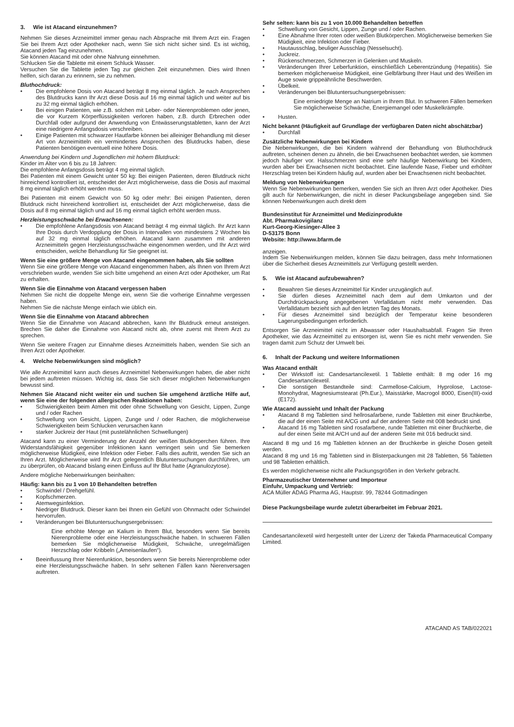3. Wie ist Atacand einzunehmen?
Nehmen Sie dieses Arzneimittel immer genau nach Absprache mit Ihrem Arzt ein. Fragen Sie bei Ihrem Arzt oder Apotheker nach, wenn Sie sich nicht sicher sind. Es ist wichtig, Atacand jeden Tag einzunehmen.
Sie können Atacand mit oder ohne Nahrung einnehmen.
Schlucken Sie die Tablette mit einem Schluck Wasser.
Versuchen Sie die Tablette jeden Tag zur gleichen Zeit einzunehmen. Dies wird Ihnen helfen, sich daran zu erinnern, sie zu nehmen.
Bluthochdruck:
• Die empfohlene Dosis von Atacand beträgt 8 mg einmal täglich. Je nach Ansprechen des Blutdrucks kann Ihr Arzt diese Dosis auf 16 mg einmal täglich und weiter auf bis zu 32 mg einmal täglich erhöhen.
• Bei einigen Patienten, wie z.B. solchen mit Leber- oder Nierenproblemen oder jenen, die vor Kurzem Körperflüssigkeiten verloren haben, z.B. durch Erbrechen oder Durchfall oder aufgrund der Anwendung von Entwässerungstabletten, kann der Arzt eine niedrigere Anfangsdosis verschreiben.
• Einige Patienten mit schwarzer Hautfarbe können bei alleiniger Behandlung mit dieser Art von Arzneimitteln ein vermindertes Ansprechen des Blutdrucks haben, diese Patienten benötigen eventuell eine höhere Dosis.
Anwendung bei Kindern und Jugendlichen mit hohem Blutdruck:
Kinder im Alter von 6 bis zu 18 Jahren:
Die empfohlene Anfangsdosis beträgt 4 mg einmal täglich.
Bei Patienten mit einem Gewicht unter 50 kg: Bei einigen Patienten, deren Blutdruck nicht hinreichend kontrolliert ist, entscheidet der Arzt möglicherweise, dass die Dosis auf maximal 8 mg einmal täglich erhöht werden muss.
Bei Patienten mit einem Gewicht von 50 kg oder mehr: Bei einigen Patienten, deren Blutdruck nicht hinreichend kontrolliert ist, entscheidet der Arzt möglicherweise, dass die Dosis auf 8 mg einmal täglich und auf 16 mg einmal täglich erhöht werden muss.
Herzleistungsschwäche bei Erwachsenen:
• Die empfohlene Anfangsdosis von Atacand beträgt 4 mg einmal täglich. Ihr Arzt kann Ihre Dosis durch Verdopplung der Dosis in Intervallen von mindestens 2 Wochen bis auf 32 mg einmal täglich erhöhen. Atacand kann zusammen mit anderen Arzneimitteln gegen Herzleistungsschwäche eingenommen werden, und Ihr Arzt wird entscheiden, welche Behandlung für Sie geeignet ist.
Wenn Sie eine größere Menge von Atacand eingenommen haben, als Sie sollten
Wenn Sie eine größere Menge von Atacand eingenommen haben, als Ihnen von Ihrem Arzt verschrieben wurde, wenden Sie sich bitte umgehend an einen Arzt oder Apotheker, um Rat zu erhalten.
Wenn Sie die Einnahme von Atacand vergessen haben
Nehmen Sie nicht die doppelte Menge ein, wenn Sie die vorherige Einnahme vergessen haben.
Nehmen Sie die nächste Menge einfach wie üblich ein.
Wenn Sie die Einnahme von Atacand abbrechen
Wenn Sie die Einnahme von Atacand abbrechen, kann Ihr Blutdruck erneut ansteigen. Brechen Sie daher die Einnahme von Atacand nicht ab, ohne zuerst mit Ihrem Arzt zu sprechen.
Wenn Sie weitere Fragen zur Einnahme dieses Arzneimittels haben, wenden Sie sich an Ihren Arzt oder Apotheker.
4. Welche Nebenwirkungen sind möglich?
Wie alle Arzneimittel kann auch dieses Arzneimittel Nebenwirkungen haben, die aber nicht bei jedem auftreten müssen. Wichtig ist, dass Sie sich dieser möglichen Nebenwirkungen bewusst sind.
Nehmen Sie Atacand nicht weiter ein und suchen Sie umgehend ärztliche Hilfe auf, wenn Sie eine der folgenden allergischen Reaktionen haben:
• Schwierigkeiten beim Atmen mit oder ohne Schwellung von Gesicht, Lippen, Zunge und / oder Rachen
• Schwellung von Gesicht, Lippen, Zunge und / oder Rachen, die möglicherweise Schwierigkeiten beim Schlucken verursachen kann
• starker Juckreiz der Haut (mit pustelähnlichen Schwellungen)
Atacand kann zu einer Verminderung der Anzahl der weißen Blutkörperchen führen. Ihre Widerstandsfähigkeit gegenüber Infektionen kann verringert sein und Sie bemerken möglicherweise Müdigkeit, eine Infektion oder Fieber. Falls dies auftritt, wenden Sie sich an Ihren Arzt. Möglicherweise wird Ihr Arzt gelegentlich Blutuntersuchungen durchführen, um zu überprüfen, ob Atacand bislang einen Einfluss auf Ihr Blut hatte (Agranulozytose).
Andere mögliche Nebenwirkungen beinhalten:
Häufig: kann bis zu 1 von 10 Behandelten betreffen
• Schwindel / Drehgefühl.
• Kopfschmerzen.
• Atemwegsinfektion.
• Niedriger Blutdruck. Dieser kann bei Ihnen ein Gefühl von Ohnmacht oder Schwindel hervorrufen.
• Veränderungen bei Blutuntersuchungsergebnissen:
Eine erhöhte Menge an Kalium in Ihrem Blut, besonders wenn Sie bereits Nierenprobleme oder eine Herzleistungsschwäche haben. In schweren Fällen bemerken Sie möglicherweise Müdigkeit, Schwäche, unregelmäßigen Herzschlag oder Kribbeln („Ameisenlaufen“).
• Beeinflussung Ihrer Nierenfunktion, besonders wenn Sie bereits Nierenprobleme oder eine Herzleistungsschwäche haben. In sehr seltenen Fällen kann Nierenversagen auftreten.
Sehr selten: kann bis zu 1 von 10.000 Behandelten betreffen
• Schwellung von Gesicht, Lippen, Zunge und / oder Rachen.
• Eine Abnahme Ihrer roten oder weißen Blutkörperchen. Möglicherweise bemerken Sie Müdigkeit, eine Infektion oder Fieber.
• Hautausschlag, beuliger Ausschlag (Nesselsucht).
• Juckreiz.
• Rückenschmerzen, Schmerzen in Gelenken und Muskeln.
• Veränderungen Ihrer Leberfunktion, einschließlich Leberentzündung (Hepatitis). Sie bemerken möglicherweise Müdigkeit, eine Gelbfärbung Ihrer Haut und des Weißen im Auge sowie grippeähnliche Beschwerden.
• Übelkeit.
• Veränderungen bei Blutuntersuchungsergebnissen:
Eine erniedrigte Menge an Natrium in Ihrem Blut. In schweren Fällen bemerken Sie möglicherweise Schwäche, Energiemangel oder Muskelkrämpfe.
• Husten.
Nicht bekannt (Häufigkeit auf Grundlage der verfügbaren Daten nicht abschätzbar)
• Durchfall
Zusätzliche Nebenwirkungen bei Kindern
Die Nebenwirkungen, die bei Kindern während der Behandlung von Bluthochdruck auftreten, scheinen denen zu ähneln, die bei Erwachsenen beobachtet werden, sie kommen jedoch häufiger vor. Halsschmerzen sind eine sehr häufige Nebenwirkung bei Kindern, wurden aber bei Erwachsenen nicht beobachtet. Eine laufende Nase, Fieber und erhöhter Herzschlag treten bei Kindern häufig auf, wurden aber bei Erwachsenen nicht beobachtet.
Meldung von Nebenwirkungen
Wenn Sie Nebenwirkungen bemerken, wenden Sie sich an Ihren Arzt oder Apotheker. Dies gilt auch für Nebenwirkungen, die nicht in dieser Packungsbeilage angegeben sind. Sie können Nebenwirkungen auch direkt dem
Bundesinstitut für Arzneimittel und Medizinprodukte
Abt. Pharmakovigilanz
Kurt-Georg-Kiesinger-Allee 3
D-53175 Bonn
Website: http://www.bfarm.de
anzeigen.
Indem Sie Nebenwirkungen melden, können Sie dazu beitragen, dass mehr Informationen über die Sicherheit dieses Arzneimittels zur Verfügung gestellt werden.
5. Wie ist Atacand aufzubewahren?
• Bewahren Sie dieses Arzneimittel für Kinder unzugänglich auf.
• Sie dürfen dieses Arzneimittel nach dem auf dem Umkarton und der Durchdrückpackung angegebenen Verfalldatum nicht mehr verwenden. Das Verfalldatum bezieht sich auf den letzten Tag des Monats.
• Für dieses Arzneimittel sind bezüglich der Temperatur keine besonderen Lagerungsbedingungen erforderlich.
Entsorgen Sie Arzneimittel nicht im Abwasser oder Haushaltsabfall. Fragen Sie Ihren Apotheker, wie das Arzneimittel zu entsorgen ist, wenn Sie es nicht mehr verwenden. Sie tragen damit zum Schutz der Umwelt bei.
6. Inhalt der Packung und weitere Informationen
Was Atacand enthält
• Der Wirkstoff ist: Candesartancilexetil. 1 Tablette enthält: 8 mg oder 16 mg Candesartancilexetil.
• Die sonstigen Bestandteile sind: Carmellose-Calcium, Hyprolose, Lactose-Monohydrat, Magnesiumstearat (Ph.Eur.), Maisstärke, Macrogol 8000, Eisen(III)-oxid (E172).
Wie Atacand aussieht und Inhalt der Packung
• Atacand 8 mg Tabletten sind hellrosafarbene, runde Tabletten mit einer Bruchkerbe, die auf der einen Seite mit A/CG und auf der anderen Seite mit 008 bedruckt sind.
• Atacand 16 mg Tabletten sind rosafarbene, runde Tabletten mit einer Bruchkerbe, die auf der einen Seite mit A/CH und auf der anderen Seite mit 016 bedruckt sind.
Atacand 8 mg und 16 mg Tabletten können an der Bruchkerbe in gleiche Dosen geteilt werden.
Atacand 8 mg und 16 mg Tabletten sind in Blisterpackungen mit 28 Tabletten, 56 Tabletten und 98 Tabletten erhältlich.
Es werden möglicherweise nicht alle Packungsgrößen in den Verkehr gebracht.
Pharmazeutischer Unternehmer und Importeur
Einfuhr, Umpackung und Vertrieb:
ACA Müller ADAG Pharma AG, Hauptstr. 99, 78244 Gottmadingen
Diese Packungsbeilage wurde zuletzt überarbeitet im Februar 2021.
Candesartancilexetil wird hergestellt unter der Lizenz der Takeda Pharmaceutical Company Limited.
ATACAND AS TAB/022021